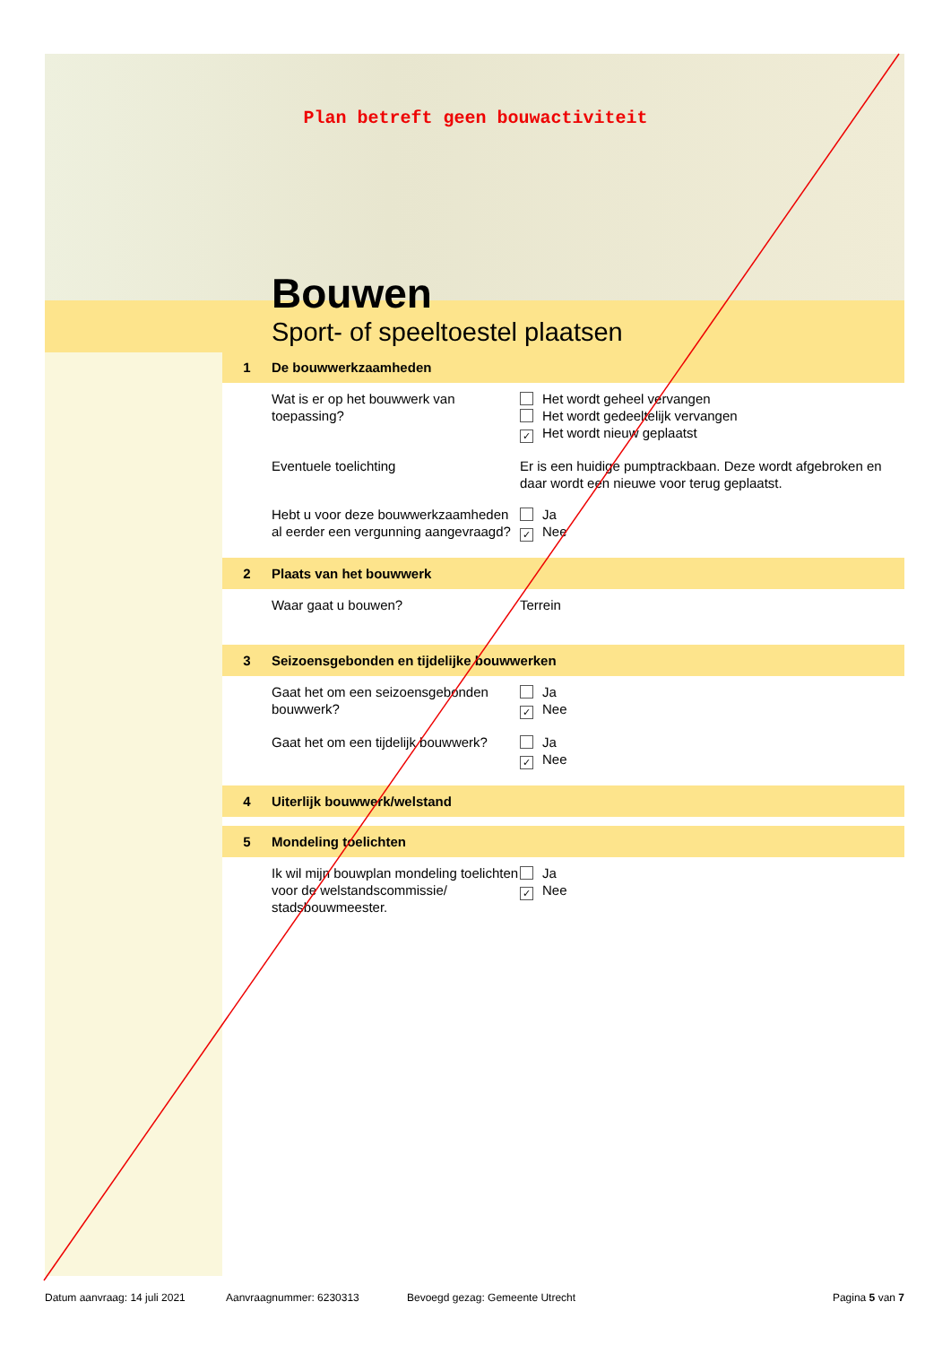Plan betreft geen bouwactiviteit
Bouwen
Sport- of speeltoestel plaatsen
1 De bouwwerkzaamheden
Wat is er op het bouwwerk van toepassing?
Het wordt geheel vervangen
Het wordt gedeeltelijk vervangen
✓ Het wordt nieuw geplaatst
Eventuele toelichting Er is een huidige pumptrackbaan. Deze wordt afgebroken en daar wordt een nieuwe voor terug geplaatst.
Hebt u voor deze bouwwerkzaamheden al eerder een vergunning aangevraagd?
Ja
✓ Nee
2 Plaats van het bouwwerk
Waar gaat u bouwen? Terrein
3 Seizoensgebonden en tijdelijke bouwwerken
Gaat het om een seizoensgebonden bouwwerk?
Ja
✓ Nee
Gaat het om een tijdelijk bouwwerk?
Ja
✓ Nee
4 Uiterlijk bouwwerk/welstand
5 Mondeling toelichten
Ik wil mijn bouwplan mondeling toelichten voor de welstandscommissie/ stadsbouwmeester.
Ja
✓ Nee
Datum aanvraag: 14 juli 2021 Aanvraagnummer: 6230313 Bevoegd gezag: Gemeente Utrecht
Pagina 5 van 7